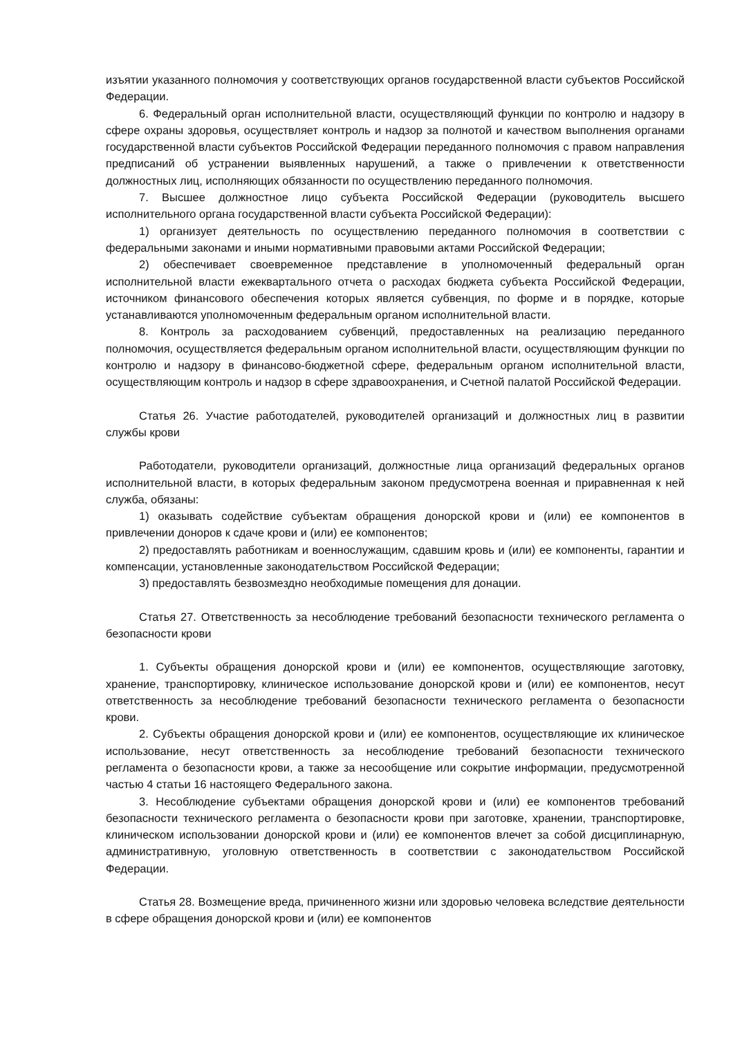изъятии указанного полномочия у соответствующих органов государственной власти субъектов Российской Федерации.
6. Федеральный орган исполнительной власти, осуществляющий функции по контролю и надзору в сфере охраны здоровья, осуществляет контроль и надзор за полнотой и качеством выполнения органами государственной власти субъектов Российской Федерации переданного полномочия с правом направления предписаний об устранении выявленных нарушений, а также о привлечении к ответственности должностных лиц, исполняющих обязанности по осуществлению переданного полномочия.
7. Высшее должностное лицо субъекта Российской Федерации (руководитель высшего исполнительного органа государственной власти субъекта Российской Федерации):
1) организует деятельность по осуществлению переданного полномочия в соответствии с федеральными законами и иными нормативными правовыми актами Российской Федерации;
2) обеспечивает своевременное представление в уполномоченный федеральный орган исполнительной власти ежеквартального отчета о расходах бюджета субъекта Российской Федерации, источником финансового обеспечения которых является субвенция, по форме и в порядке, которые устанавливаются уполномоченным федеральным органом исполнительной власти.
8. Контроль за расходованием субвенций, предоставленных на реализацию переданного полномочия, осуществляется федеральным органом исполнительной власти, осуществляющим функции по контролю и надзору в финансово-бюджетной сфере, федеральным органом исполнительной власти, осуществляющим контроль и надзор в сфере здравоохранения, и Счетной палатой Российской Федерации.
Статья 26. Участие работодателей, руководителей организаций и должностных лиц в развитии службы крови
Работодатели, руководители организаций, должностные лица организаций федеральных органов исполнительной власти, в которых федеральным законом предусмотрена военная и приравненная к ней служба, обязаны:
1) оказывать содействие субъектам обращения донорской крови и (или) ее компонентов в привлечении доноров к сдаче крови и (или) ее компонентов;
2) предоставлять работникам и военнослужащим, сдавшим кровь и (или) ее компоненты, гарантии и компенсации, установленные законодательством Российской Федерации;
3) предоставлять безвозмездно необходимые помещения для донации.
Статья 27. Ответственность за несоблюдение требований безопасности технического регламента о безопасности крови
1. Субъекты обращения донорской крови и (или) ее компонентов, осуществляющие заготовку, хранение, транспортировку, клиническое использование донорской крови и (или) ее компонентов, несут ответственность за несоблюдение требований безопасности технического регламента о безопасности крови.
2. Субъекты обращения донорской крови и (или) ее компонентов, осуществляющие их клиническое использование, несут ответственность за несоблюдение требований безопасности технического регламента о безопасности крови, а также за несообщение или сокрытие информации, предусмотренной частью 4 статьи 16 настоящего Федерального закона.
3. Несоблюдение субъектами обращения донорской крови и (или) ее компонентов требований безопасности технического регламента о безопасности крови при заготовке, хранении, транспортировке, клиническом использовании донорской крови и (или) ее компонентов влечет за собой дисциплинарную, административную, уголовную ответственность в соответствии с законодательством Российской Федерации.
Статья 28. Возмещение вреда, причиненного жизни или здоровью человека вследствие деятельности в сфере обращения донорской крови и (или) ее компонентов